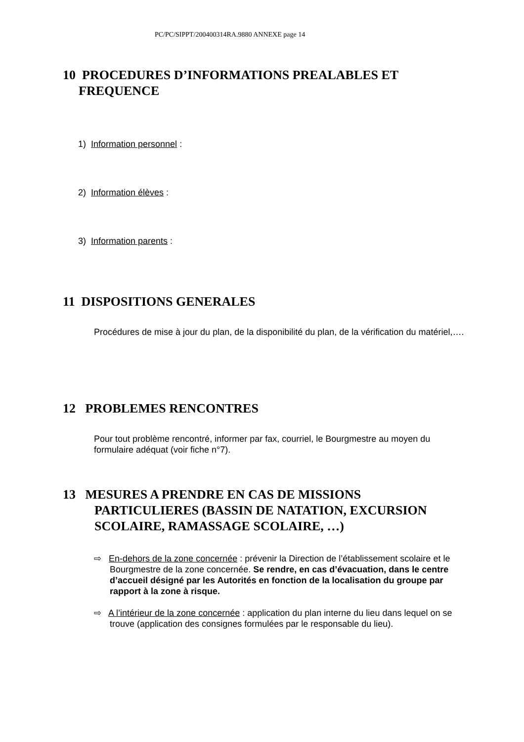PC/PC/SIPPT/200400314RA.9880 ANNEXE page 14
10 PROCEDURES D’INFORMATIONS PREALABLES ET FREQUENCE
1) Information personnel :
2) Information élèves :
3) Information parents :
11 DISPOSITIONS GENERALES
Procédures de mise à jour du plan, de la disponibilité du plan, de la vérification du matériel,….
12 PROBLEMES RENCONTRES
Pour tout problème rencontré, informer par fax, courriel, le Bourgmestre au moyen du formulaire adéquat (voir fiche n°7).
13 MESURES A PRENDRE EN CAS DE MISSIONS PARTICULIERES (BASSIN DE NATATION, EXCURSION SCOLAIRE, RAMASSAGE SCOLAIRE, …)
⇨ En-dehors de la zone concernée : prévenir la Direction de l’établissement scolaire et le Bourgmestre de la zone concernée. Se rendre, en cas d’évacuation, dans le centre d’accueil désigné par les Autorités en fonction de la localisation du groupe par rapport à la zone à risque.
⇨ A l’intérieur de la zone concernée : application du plan interne du lieu dans lequel on se trouve (application des consignes formulées par le responsable du lieu).